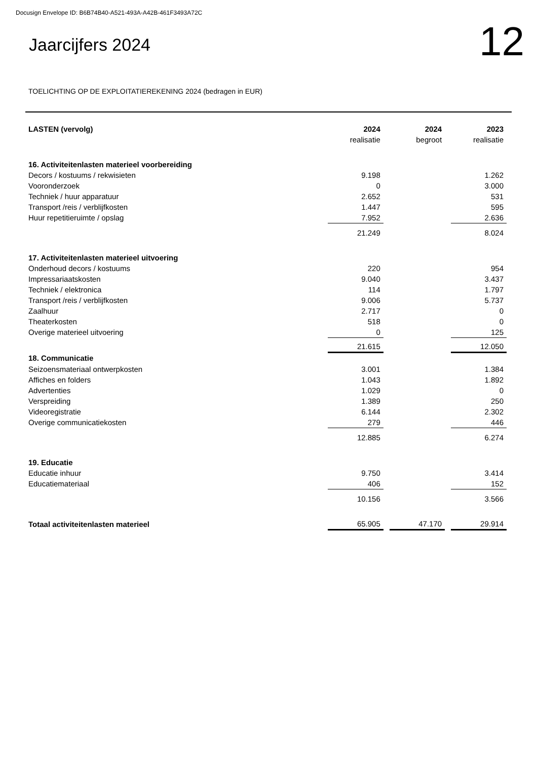Docusign Envelope ID: B6B74B40-A521-493A-A42B-461F3493A72C
Jaarcijfers 2024
12
TOELICHTING OP DE EXPLOITATIEREKENING 2024 (bedragen in EUR)
| LASTEN (vervolg) | 2024 | | 2024 | | 2023 |
| --- | --- | --- | --- | --- | --- |
| | realisatie | | begroot | | realisatie |
| 16. Activiteitenlasten materieel voorbereiding | | | | | |
| Decors / kostuums / rekwisieten | 9.198 | | | | 1.262 |
| Vooronderzoek | 0 | | | | 3.000 |
| Techniek / huur apparatuur | 2.652 | | | | 531 |
| Transport /reis / verblijfkosten | 1.447 | | | | 595 |
| Huur repetitieruimte / opslag | 7.952 | | | | 2.636 |
| | 21.249 | | | | 8.024 |
| 17. Activiteitenlasten materieel uitvoering | | | | | |
| Onderhoud decors / kostuums | 220 | | | | 954 |
| Impressariaatskosten | 9.040 | | | | 3.437 |
| Techniek / elektronica | 114 | | | | 1.797 |
| Transport /reis / verblijfkosten | 9.006 | | | | 5.737 |
| Zaalhuur | 2.717 | | | | 0 |
| Theaterkosten | 518 | | | | 0 |
| Overige materieel uitvoering | 0 | | | | 125 |
| | 21.615 | | | | 12.050 |
| 18. Communicatie | | | | | |
| Seizoensmateriaal ontwerpkosten | 3.001 | | | | 1.384 |
| Affiches en folders | 1.043 | | | | 1.892 |
| Advertenties | 1.029 | | | | 0 |
| Verspreiding | 1.389 | | | | 250 |
| Videoregistratie | 6.144 | | | | 2.302 |
| Overige communicatiekosten | 279 | | | | 446 |
| | 12.885 | | | | 6.274 |
| 19. Educatie | | | | | |
| Educatie inhuur | 9.750 | | | | 3.414 |
| Educatiemateriaal | 406 | | | | 152 |
| | 10.156 | | | | 3.566 |
| Totaal activiteitenlasten materieel | 65.905 | | 47.170 | | 29.914 |